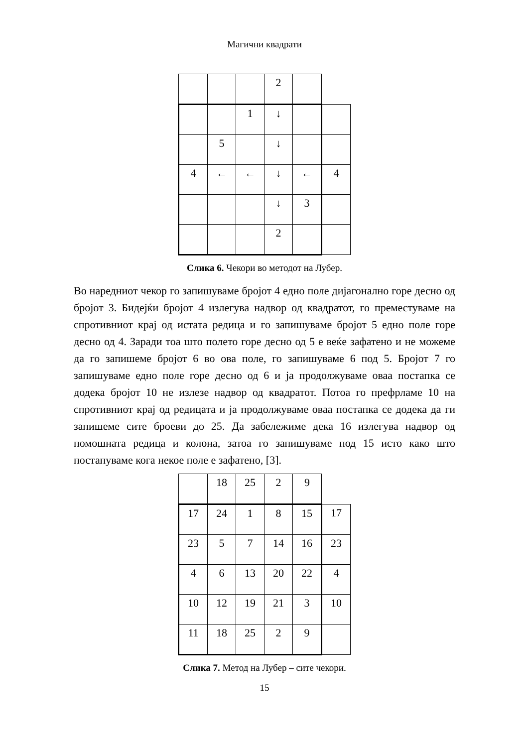Магични квадрати
| | | | 2 | | |
| | | 1 | ↓ | | |
| | 5 | | ↓ | | |
| 4 | ← | ← | ↓ | ← | 4 |
| | | | ↓ | 3 | |
| | | | 2 | | |
Слика 6. Чекори во методот на Лубер.
Во наредниот чекор го запишуваме бројот 4 едно поле дијагонално горе десно од бројот 3. Бидејќи бројот 4 излегува надвор од квадратот, го преместуваме на спротивниот крај од истата редица и го запишуваме бројот 5 едно поле горе десно од 4. Заради тоа што полето горе десно од 5 е веќе зафатено и не можеме да го запишеме бројот 6 во ова поле, го запишуваме 6 под 5. Бројот 7 го запишуваме едно поле горе десно од 6 и ја продолжуваме оваа постапка се додека бројот 10 не излезе надвор од квадратот. Потоа го префрламе 10 на спротивниот крај од редицата и ја продолжуваме оваа постапка се додека да ги запишеме сите броеви до 25. Да забележиме дека 16 излегува надвор од помошната редица и колона, затоа го запишуваме под 15 исто како што постапуваме кога некое поле е зафатено, [3].
| | 18 | 25 | 2 | 9 | |
| 17 | 24 | 1 | 8 | 15 | 17 |
| 23 | 5 | 7 | 14 | 16 | 23 |
| 4 | 6 | 13 | 20 | 22 | 4 |
| 10 | 12 | 19 | 21 | 3 | 10 |
| 11 | 18 | 25 | 2 | 9 | |
Слика 7. Метод на Лубер – сите чекори.
15